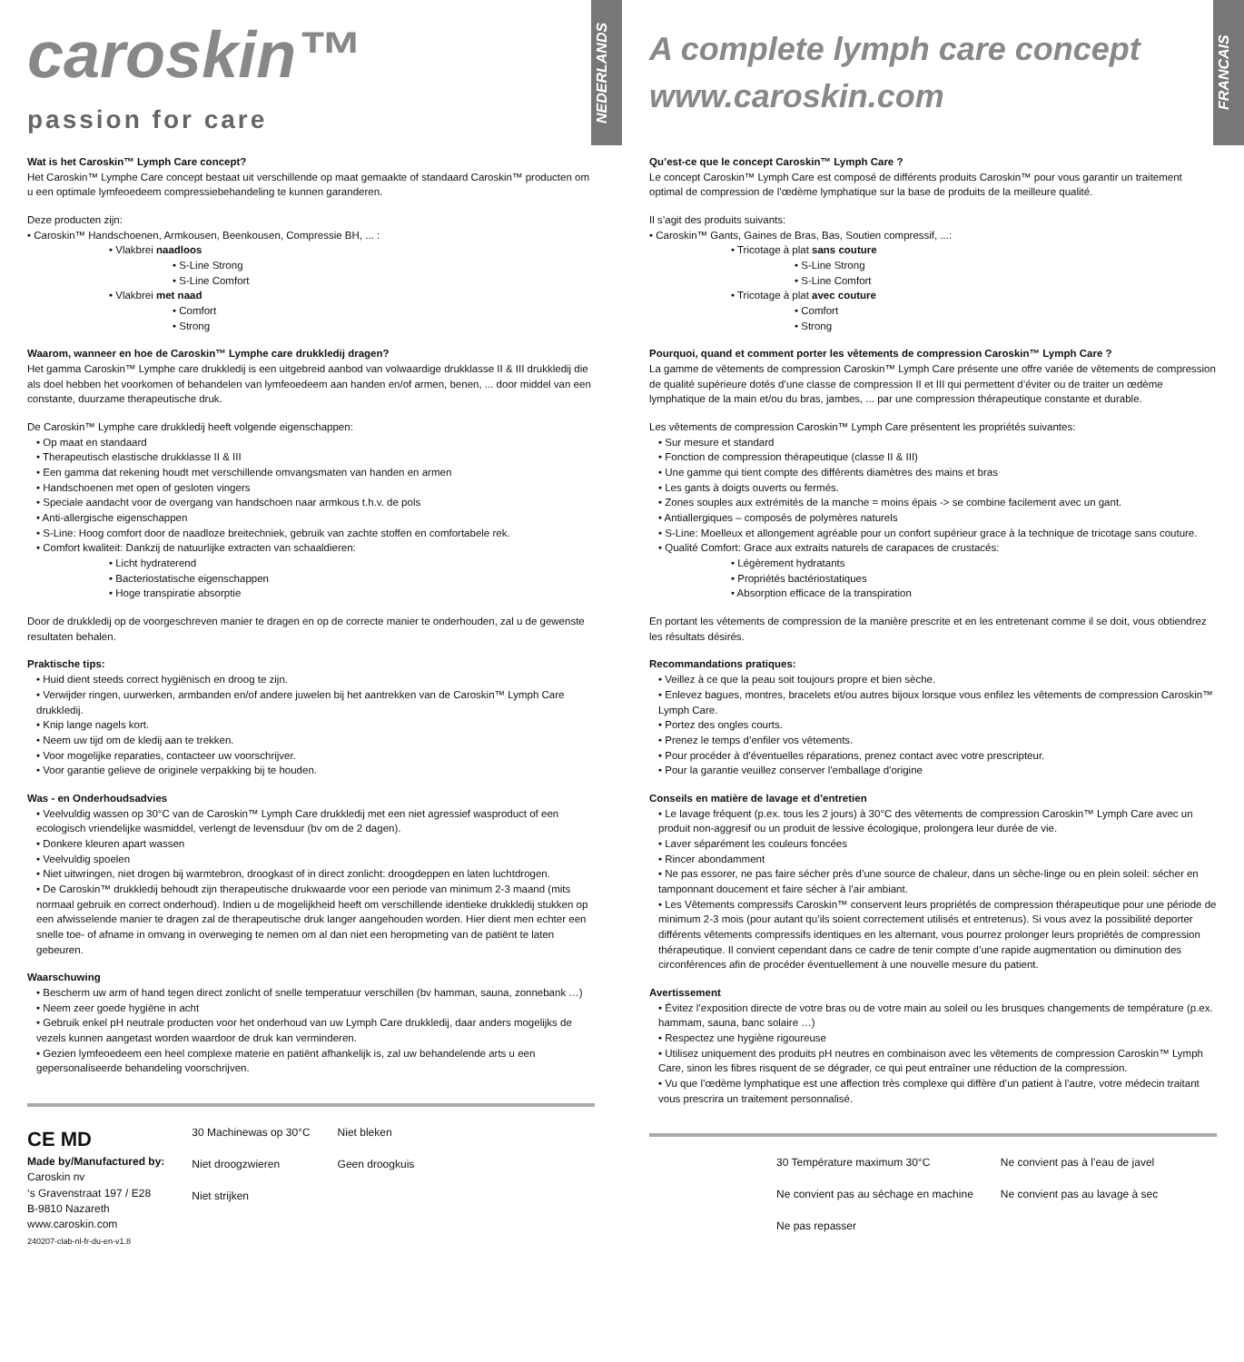caroskin™
passion for care
NEDERLANDS
Wat is het Caroskin™ Lymph Care concept?
Het Caroskin™ Lymphe Care concept bestaat uit verschillende op maat gemaakte of standaard Caroskin™ producten om u een optimale lymfeoedeem compressiebehandeling te kunnen garanderen.
Deze producten zijn:
• Caroskin™ Handschoenen, Armkousen, Beenkousen, Compressie BH, ... :
• Vlakbrei naadloos
• S-Line Strong
• S-Line Comfort
• Vlakbrei met naad
• Comfort
• Strong
Waarom, wanneer en hoe de Caroskin™ Lymphe care drukkledij dragen?
Het gamma Caroskin™ Lymphe care drukkledij is een uitgebreid aanbod van volwaardige drukklasse II & III drukkledij die als doel hebben het voorkomen of behandelen van lymfeoedeem aan handen en/of armen, benen, ... door middel van een constante, duurzame therapeutische druk.
De Caroskin™ Lymphe care drukkledij heeft volgende eigenschappen:
• Op maat en standaard
• Therapeutisch elastische drukklasse II & III
• Een gamma dat rekening houdt met verschillende omvangsmaten van handen en armen
• Handschoenen met open of gesloten vingers
• Speciale aandacht voor de overgang van handschoen naar armkous t.h.v. de pols
• Anti-allergische eigenschappen
• S-Line: Hoog comfort door de naadloze breitechniek, gebruik van zachte stoffen en comfortabele rek.
• Comfort kwaliteit: Dankzij de natuurlijke extracten van schaaldieren:
• Licht hydraterend
• Bacteriostatische eigenschappen
• Hoge transpiratie absorptie
Door de drukkledij op de voorgeschreven manier te dragen en op de correcte manier te onderhouden, zal u de gewenste resultaten behalen.
Praktische tips:
• Huid dient steeds correct hygiënisch en droog te zijn.
• Verwijder ringen, uurwerken, armbanden en/of andere juwelen bij het aantrekken van de Caroskin™ Lymph Care drukkledij.
• Knip lange nagels kort.
• Neem uw tijd om de kledij aan te trekken.
• Voor mogelijke reparaties, contacteer uw voorschrijver.
• Voor garantie gelieve de originele verpakking bij te houden.
Was - en Onderhoudsadvies
• Veelvuldig wassen op 30°C van de Caroskin™ Lymph Care drukkledij met een niet agressief wasproduct of een ecologisch vriendelijke wasmiddel, verlengt de levensduur (bv om de 2 dagen).
• Donkere kleuren apart wassen
• Veelvuldig spoelen
• Niet uitwringen, niet drogen bij warmtebron, droogkast of in direct zonlicht: droogdeppen en laten luchtdrogen.
• De Caroskin™ drukkledij behoudt zijn therapeutische drukwaarde voor een periode van minimum 2-3 maand (mits normaal gebruik en correct onderhoud). Indien u de mogelijkheid heeft om verschillende identieke drukkledij stukken op een afwisselende manier te dragen zal de therapeutische druk langer aangehouden worden. Hier dient men echter een snelle toe- of afname in omvang in overweging te nemen om al dan niet een heropmeting van de patiënt te laten gebeuren.
Waarschuwing
• Bescherm uw arm of hand tegen direct zonlicht of snelle temperatuur verschillen (bv hamman, sauna, zonnebank …)
• Neem zeer goede hygiëne in acht
• Gebruik enkel pH neutrale producten voor het onderhoud van uw Lymph Care drukkledij, daar anders mogelijks de vezels kunnen aangetast worden waardoor de druk kan verminderen.
• Gezien lymfeoedeem een heel complexe materie en patiënt afhankelijk is, zal uw behandelende arts u een gepersonaliseerde behandeling voorschrijven.
CE MD
Made by/Manufactured by:
Caroskin nv
‘s Gravenstraat 197 / E28
B-9810 Nazareth
www.caroskin.com
240207-clab-nl-fr-du-en-v1.8
30 Machinewas op 30°C
Niet droogzwieren
Niet strijken
Niet bleken
Geen droogkuis
A complete lymph care concept
www.caroskin.com
FRANCAIS
Qu’est-ce que le concept Caroskin™ Lymph Care ?
Le concept Caroskin™ Lymph Care est composé de différents produits Caroskin™ pour vous garantir un traitement optimal de compression de l’œdème lymphatique sur la base de produits de la meilleure qualité.
Il s’agit des produits suivants:
• Caroskin™ Gants, Gaines de Bras, Bas, Soutien compressif, ...:
• Tricotage à plat sans couture
• S-Line Strong
• S-Line Comfort
• Tricotage à plat avec couture
• Comfort
• Strong
Pourquoi, quand et comment porter les vêtements de compression Caroskin™ Lymph Care ?
La gamme de vêtements de compression Caroskin™ Lymph Care présente une offre variée de vêtements de compression de qualité supérieure dotés d’une classe de compression II et III qui permettent d’éviter ou de traiter un œdème lymphatique de la main et/ou du bras, jambes, ... par une compression thérapeutique constante et durable.
Les vêtements de compression Caroskin™ Lymph Care présentent les propriétés suivantes:
• Sur mesure et standard
• Fonction de compression thérapeutique (classe II & III)
• Une gamme qui tient compte des différents diamètres des mains et bras
• Les gants à doigts ouverts ou fermés.
• Zones souples aux extrémités de la manche = moins épais -> se combine facilement avec un gant.
• Antiallergiques – composés de polymères naturels
• S-Line: Moelleux et allongement agréable pour un confort supérieur grace à la technique de tricotage sans couture.
• Qualité Comfort: Grace aux extraits naturels de carapaces de crustacés:
• Légèrement hydratants
• Propriétés bactériostatiques
• Absorption efficace de la transpiration
En portant les vêtements de compression de la manière prescrite et en les entretenant comme il se doit, vous obtiendrez les résultats désirés.
Recommandations pratiques:
• Veillez à ce que la peau soit toujours propre et bien sèche.
• Enlevez bagues, montres, bracelets et/ou autres bijoux lorsque vous enfilez les vêtements de compression Caroskin™ Lymph Care.
• Portez des ongles courts.
• Prenez le temps d’enfiler vos vêtements.
• Pour procéder à d’éventuelles réparations, prenez contact avec votre prescripteur.
• Pour la garantie veuillez conserver l'emballage d'origine
Conseils en matière de lavage et d’entretien
• Le lavage fréquent (p.ex. tous les 2 jours) à 30°C des vêtements de compression Caroskin™ Lymph Care avec un produit non-aggresif ou un produit de lessive écologique, prolongera leur durée de vie.
• Laver séparément les couleurs foncées
• Rincer abondamment
• Ne pas essorer, ne pas faire sécher près d’une source de chaleur, dans un sèche-linge ou en plein soleil: sécher en tamponnant doucement et faire sécher à l’air ambiant.
• Les Vêtements compressifs Caroskin™ conservent leurs propriétés de compression thérapeutique pour une période de minimum 2-3 mois (pour autant qu’ils soient correctement utilisés et entretenus). Si vous avez la possibilité deporter différents vêtements compressifs identiques en les alternant, vous pourrez prolonger leurs propriétés de compression thérapeutique. Il convient cependant dans ce cadre de tenir compte d’une rapide augmentation ou diminution des circonférences afin de procéder éventuellement à une nouvelle mesure du patient.
Avertissement
• Évitez l’exposition directe de votre bras ou de votre main au soleil ou les brusques changements de température (p.ex. hammam, sauna, banc solaire …)
• Respectez une hygiène rigoureuse
• Utilisez uniquement des produits pH neutres en combinaison avec les vêtements de compression Caroskin™ Lymph Care, sinon les fibres risquent de se dégrader, ce qui peut entraîner une réduction de la compression.
• Vu que l’œdème lymphatique est une affection très complexe qui diffère d’un patient à l’autre, votre médecin traitant vous prescrira un traitement personnalisé.
30 Température maximum 30°C
Ne convient pas au séchage en machine
Ne pas repasser
Ne convient pas à l’eau de javel
Ne convient pas au lavage à sec